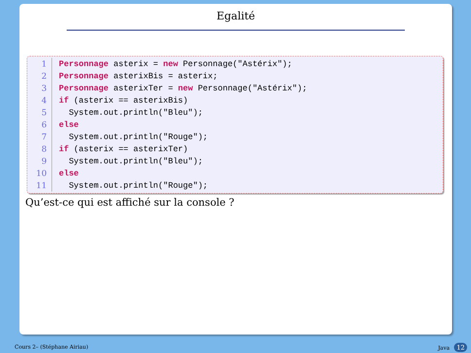Egalité
1 Personnage asterix = new Personnage("Astérix");
2 Personnage asterixBis = asterix;
3 Personnage asterixTer = new Personnage("Astérix");
4 if (asterix == asterixBis)
5 System.out.println("Bleu");
6 else
7 System.out.println("Rouge");
8 if (asterix == asterixTer)
9 System.out.println("Bleu");
10 else
11 System.out.println("Rouge");
Qu’est-ce qui est affiché sur la console ?
Cours 2– (Stéphane Airiau) Java 12